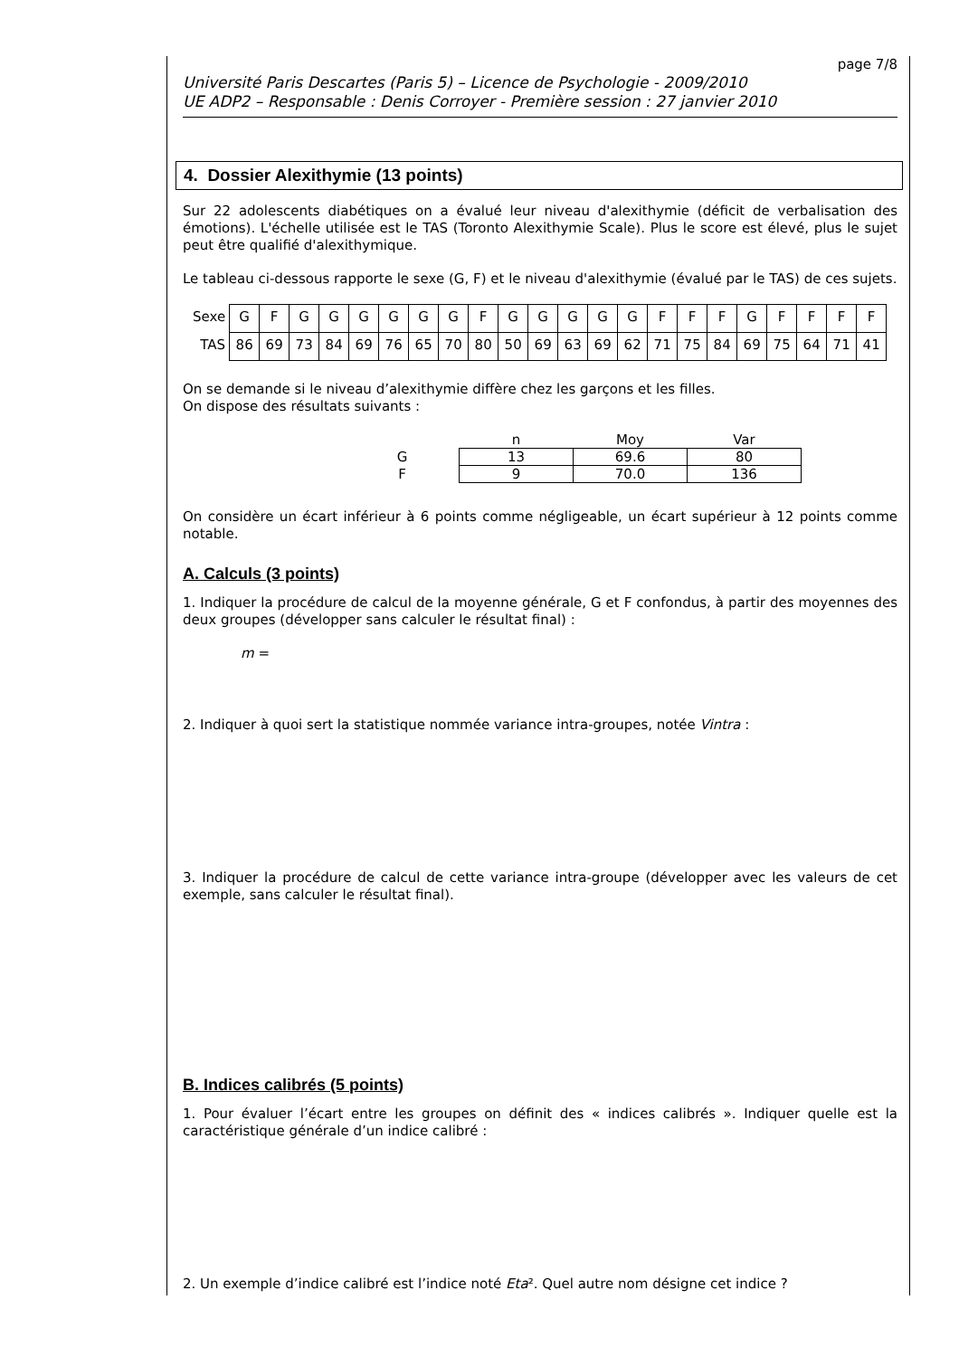page 7/8
Université Paris Descartes (Paris 5) – Licence de Psychologie - 2009/2010
UE ADP2 – Responsable : Denis Corroyer - Première session : 27 janvier 2010
4. Dossier Alexithymie (13 points)
Sur 22 adolescents diabétiques on a évalué leur niveau d'alexithymie (déficit de verbalisation des émotions). L'échelle utilisée est le TAS (Toronto Alexithymie Scale). Plus le score est élevé, plus le sujet peut être qualifié d'alexithymique.
Le tableau ci-dessous rapporte le sexe (G, F) et le niveau d'alexithymie (évalué par le TAS) de ces sujets.
| Sexe | G | F | G | G | G | G | G | G | F | G | G | G | G | G | F | F | F | G | F | F | F | F |
| TAS | 86 | 69 | 73 | 84 | 69 | 76 | 65 | 70 | 80 | 50 | 69 | 63 | 69 | 62 | 71 | 75 | 84 | 69 | 75 | 64 | 71 | 41 |
On se demande si le niveau d’alexithymie diffère chez les garçons et les filles.
On dispose des résultats suivants :
| | n | Moy | Var |
| G | 13 | 69.6 | 80 |
| F | 9 | 70.0 | 136 |
On considère un écart inférieur à 6 points comme négligeable, un écart supérieur à 12 points comme notable.
A. Calculs (3 points)
1. Indiquer la procédure de calcul de la moyenne générale, G et F confondus, à partir des moyennes des deux groupes (développer sans calculer le résultat final) :
m =
2. Indiquer à quoi sert la statistique nommée variance intra-groupes, notée Vintra :
3. Indiquer la procédure de calcul de cette variance intra-groupe (développer avec les valeurs de cet exemple, sans calculer le résultat final).
B. Indices calibrés (5 points)
1. Pour évaluer l’écart entre les groupes on définit des « indices calibrés ». Indiquer quelle est la caractéristique générale d’un indice calibré :
2. Un exemple d’indice calibré est l’indice noté Eta². Quel autre nom désigne cet indice ?